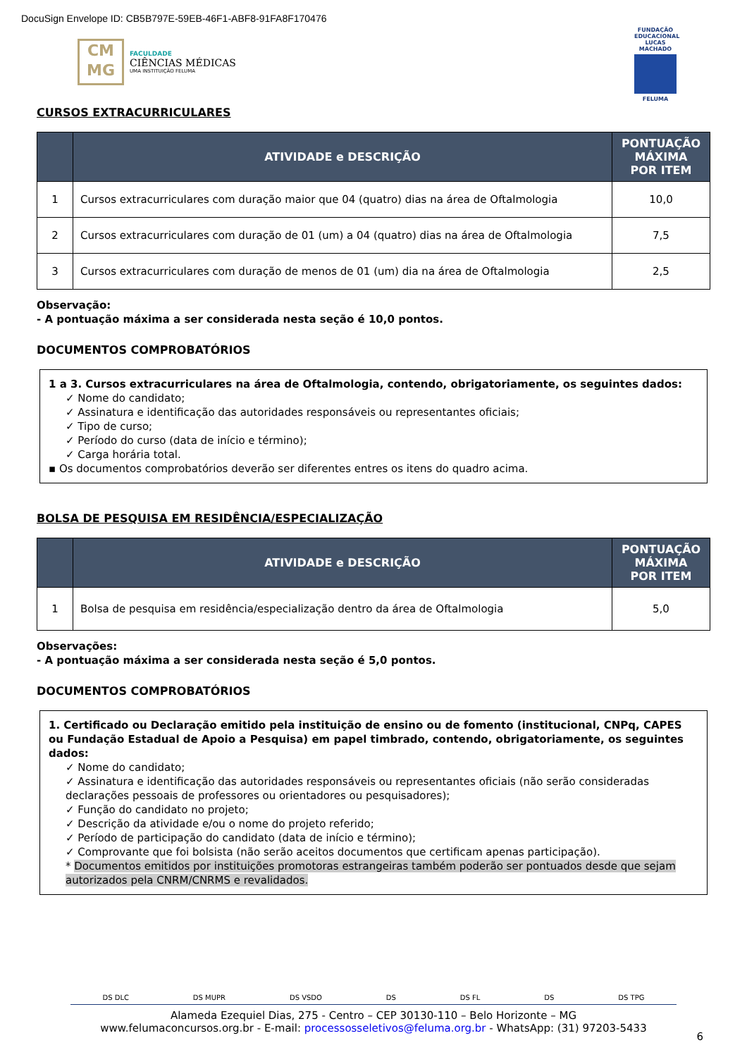DocuSign Envelope ID: CB5B797E-59EB-46F1-ABF8-91FA8F170476
CM
MG
FACULDADE
CIÊNCIAS MÉDICAS
UMA INSTITUIÇÃO FELUMA
FUNDAÇÃO EDUCACIONAL LUCAS MACHADO
FELUMA
CURSOS EXTRACURRICULARES
| | ATIVIDADE e DESCRIÇÃO | PONTUAÇÃO MÁXIMA POR ITEM |
| --- | --- | --- |
| 1 | Cursos extracurriculares com duração maior que 04 (quatro) dias na área de Oftalmologia | 10,0 |
| 2 | Cursos extracurriculares com duração de 01 (um) a 04 (quatro) dias na área de Oftalmologia | 7,5 |
| 3 | Cursos extracurriculares com duração de menos de 01 (um) dia na área de Oftalmologia | 2,5 |
Observação:
- A pontuação máxima a ser considerada nesta seção é 10,0 pontos.
DOCUMENTOS COMPROBATÓRIOS
1 a 3. Cursos extracurriculares na área de Oftalmologia, contendo, obrigatoriamente, os seguintes dados:
✓ Nome do candidato;
✓ Assinatura e identificação das autoridades responsáveis ou representantes oficiais;
✓ Tipo de curso;
✓ Período do curso (data de início e término);
✓ Carga horária total.
▪ Os documentos comprobatórios deverão ser diferentes entres os itens do quadro acima.
BOLSA DE PESQUISA EM RESIDÊNCIA/ESPECIALIZAÇÃO
| | ATIVIDADE e DESCRIÇÃO | PONTUAÇÃO MÁXIMA POR ITEM |
| --- | --- | --- |
| 1 | Bolsa de pesquisa em residência/especialização dentro da área de Oftalmologia | 5,0 |
Observações:
- A pontuação máxima a ser considerada nesta seção é 5,0 pontos.
DOCUMENTOS COMPROBATÓRIOS
1. Certificado ou Declaração emitido pela instituição de ensino ou de fomento (institucional, CNPq, CAPES ou Fundação Estadual de Apoio a Pesquisa) em papel timbrado, contendo, obrigatoriamente, os seguintes dados:
✓ Nome do candidato;
✓ Assinatura e identificação das autoridades responsáveis ou representantes oficiais (não serão consideradas declarações pessoais de professores ou orientadores ou pesquisadores);
✓ Função do candidato no projeto;
✓ Descrição da atividade e/ou o nome do projeto referido;
✓ Período de participação do candidato (data de início e término);
✓ Comprovante que foi bolsista (não serão aceitos documentos que certificam apenas participação).
* Documentos emitidos por instituições promotoras estrangeiras também poderão ser pontuados desde que sejam autorizados pela CNRM/CNRMS e revalidados.
DS DLC DS MUPR DS VSDO DS DS FL DS DS TPG
Alameda Ezequiel Dias, 275 - Centro – CEP 30130-110 – Belo Horizonte – MG
www.felumaconcursos.org.br - E-mail: processosseletivos@feluma.org.br - WhatsApp: (31) 97203-5433
6